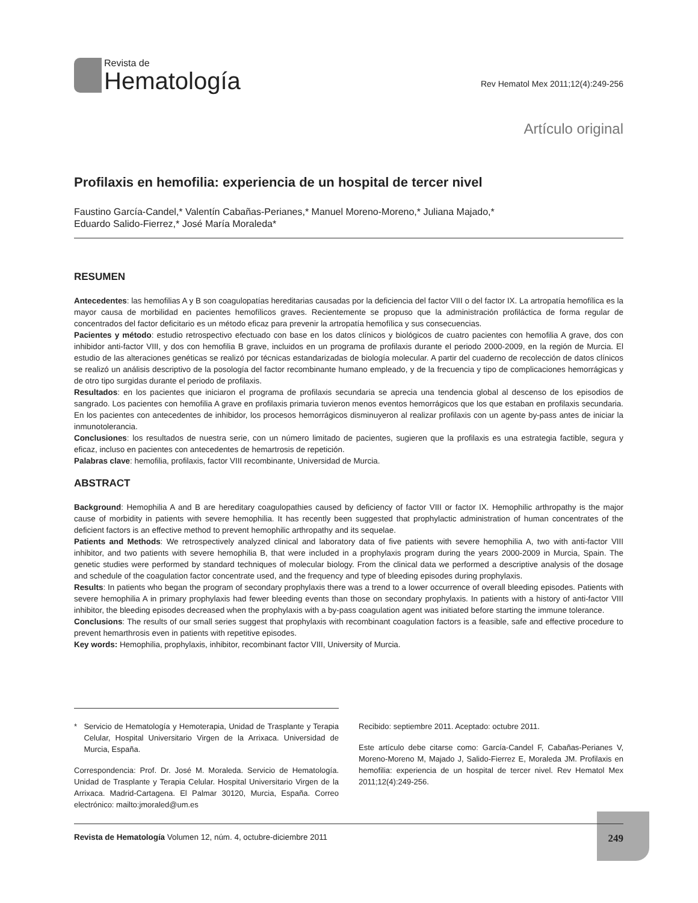Revista de
Hematología
Rev Hematol Mex 2011;12(4):249-256
Artículo original
Profilaxis en hemofilia: experiencia de un hospital de tercer nivel
Faustino García-Candel,* Valentín Cabañas-Perianes,* Manuel Moreno-Moreno,* Juliana Majado,*
Eduardo Salido-Fierrez,* José María Moraleda*
RESUMEN
Antecedentes: las hemofilias A y B son coagulopatías hereditarias causadas por la deficiencia del factor VIII o del factor IX. La artropatía hemofílica es la mayor causa de morbilidad en pacientes hemofílicos graves. Recientemente se propuso que la administración profiláctica de forma regular de concentrados del factor deficitario es un método eficaz para prevenir la artropatía hemofílica y sus consecuencias.
Pacientes y método: estudio retrospectivo efectuado con base en los datos clínicos y biológicos de cuatro pacientes con hemofilia A grave, dos con inhibidor anti-factor VIII, y dos con hemofilia B grave, incluidos en un programa de profilaxis durante el periodo 2000-2009, en la región de Murcia. El estudio de las alteraciones genéticas se realizó por técnicas estandarizadas de biología molecular. A partir del cuaderno de recolección de datos clínicos se realizó un análisis descriptivo de la posología del factor recombinante humano empleado, y de la frecuencia y tipo de complicaciones hemorrágicas y de otro tipo surgidas durante el periodo de profilaxis.
Resultados: en los pacientes que iniciaron el programa de profilaxis secundaria se aprecia una tendencia global al descenso de los episodios de sangrado. Los pacientes con hemofilia A grave en profilaxis primaria tuvieron menos eventos hemorrágicos que los que estaban en profilaxis secundaria. En los pacientes con antecedentes de inhibidor, los procesos hemorrágicos disminuyeron al realizar profilaxis con un agente by-pass antes de iniciar la inmunotolerancia.
Conclusiones: los resultados de nuestra serie, con un número limitado de pacientes, sugieren que la profilaxis es una estrategia factible, segura y eficaz, incluso en pacientes con antecedentes de hemartrosis de repetición.
Palabras clave: hemofilia, profilaxis, factor VIII recombinante, Universidad de Murcia.
ABSTRACT
Background: Hemophilia A and B are hereditary coagulopathies caused by deficiency of factor VIII or factor IX. Hemophilic arthropathy is the major cause of morbidity in patients with severe hemophilia. It has recently been suggested that prophylactic administration of human concentrates of the deficient factors is an effective method to prevent hemophilic arthropathy and its sequelae.
Patients and Methods: We retrospectively analyzed clinical and laboratory data of five patients with severe hemophilia A, two with anti-factor VIII inhibitor, and two patients with severe hemophilia B, that were included in a prophylaxis program during the years 2000-2009 in Murcia, Spain. The genetic studies were performed by standard techniques of molecular biology. From the clinical data we performed a descriptive analysis of the dosage and schedule of the coagulation factor concentrate used, and the frequency and type of bleeding episodes during prophylaxis.
Results: In patients who began the program of secondary prophylaxis there was a trend to a lower occurrence of overall bleeding episodes. Patients with severe hemophilia A in primary prophylaxis had fewer bleeding events than those on secondary prophylaxis. In patients with a history of anti-factor VIII inhibitor, the bleeding episodes decreased when the prophylaxis with a by-pass coagulation agent was initiated before starting the immune tolerance.
Conclusions: The results of our small series suggest that prophylaxis with recombinant coagulation factors is a feasible, safe and effective procedure to prevent hemarthrosis even in patients with repetitive episodes.
Key words: Hemophilia, prophylaxis, inhibitor, recombinant factor VIII, University of Murcia.
* Servicio de Hematología y Hemoterapia, Unidad de Trasplante y Terapia Celular, Hospital Universitario Virgen de la Arrixaca. Universidad de Murcia, España.
Correspondencia: Prof. Dr. José M. Moraleda. Servicio de Hematología. Unidad de Trasplante y Terapia Celular. Hospital Universitario Virgen de la Arrixaca. Madrid-Cartagena. El Palmar 30120, Murcia, España. Correo electrónico: mailto:jmoraled@um.es
Recibido: septiembre 2011. Aceptado: octubre 2011.
Este artículo debe citarse como: García-Candel F, Cabañas-Perianes V, Moreno-Moreno M, Majado J, Salido-Fierrez E, Moraleda JM. Profilaxis en hemofilia: experiencia de un hospital de tercer nivel. Rev Hematol Mex 2011;12(4):249-256.
Revista de Hematología Volumen 12, núm. 4, octubre-diciembre 2011 249